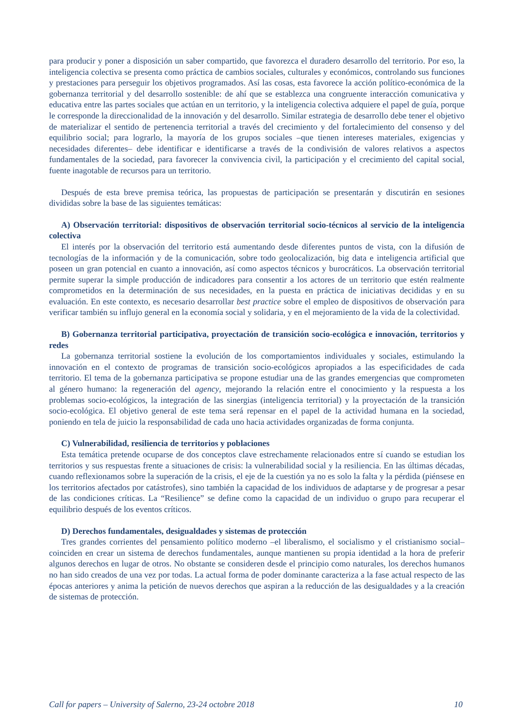para producir y poner a disposición un saber compartido, que favorezca el duradero desarrollo del territorio. Por eso, la inteligencia colectiva se presenta como práctica de cambios sociales, culturales y económicos, controlando sus funciones y prestaciones para perseguir los objetivos programados. Así las cosas, esta favorece la acción político-económica de la gobernanza territorial y del desarrollo sostenible: de ahí que se establezca una congruente interacción comunicativa y educativa entre las partes sociales que actúan en un territorio, y la inteligencia colectiva adquiere el papel de guía, porque le corresponde la direccionalidad de la innovación y del desarrollo. Similar estrategia de desarrollo debe tener el objetivo de materializar el sentido de pertenencia territorial a través del crecimiento y del fortalecimiento del consenso y del equilibrio social; para lograrlo, la mayoría de los grupos sociales –que tienen intereses materiales, exigencias y necesidades diferentes– debe identificar e identificarse a través de la condivisión de valores relativos a aspectos fundamentales de la sociedad, para favorecer la convivencia civil, la participación y el crecimiento del capital social, fuente inagotable de recursos para un territorio.
Después de esta breve premisa teórica, las propuestas de participación se presentarán y discutirán en sesiones divididas sobre la base de las siguientes temáticas:
A) Observación territorial: dispositivos de observación territorial socio-técnicos al servicio de la inteligencia colectiva
El interés por la observación del territorio está aumentando desde diferentes puntos de vista, con la difusión de tecnologías de la información y de la comunicación, sobre todo geolocalización, big data e inteligencia artificial que poseen un gran potencial en cuanto a innovación, así como aspectos técnicos y burocráticos. La observación territorial permite superar la simple producción de indicadores para consentir a los actores de un territorio que estén realmente comprometidos en la determinación de sus necesidades, en la puesta en práctica de iniciativas decididas y en su evaluación. En este contexto, es necesario desarrollar best practice sobre el empleo de dispositivos de observación para verificar también su influjo general en la economía social y solidaria, y en el mejoramiento de la vida de la colectividad.
B) Gobernanza territorial participativa, proyectación de transición socio-ecológica e innovación, territorios y redes
La gobernanza territorial sostiene la evolución de los comportamientos individuales y sociales, estimulando la innovación en el contexto de programas de transición socio-ecológicos apropiados a las especificidades de cada territorio. El tema de la gobernanza participativa se propone estudiar una de las grandes emergencias que comprometen al género humano: la regeneración del agency, mejorando la relación entre el conocimiento y la respuesta a los problemas socio-ecológicos, la integración de las sinergias (inteligencia territorial) y la proyectación de la transición socio-ecológica. El objetivo general de este tema será repensar en el papel de la actividad humana en la sociedad, poniendo en tela de juicio la responsabilidad de cada uno hacia actividades organizadas de forma conjunta.
C) Vulnerabilidad, resiliencia de territorios y poblaciones
Esta temática pretende ocuparse de dos conceptos clave estrechamente relacionados entre sí cuando se estudian los territorios y sus respuestas frente a situaciones de crisis: la vulnerabilidad social y la resiliencia. En las últimas décadas, cuando reflexionamos sobre la superación de la crisis, el eje de la cuestión ya no es solo la falta y la pérdida (piénsese en los territorios afectados por catástrofes), sino también la capacidad de los individuos de adaptarse y de progresar a pesar de las condiciones críticas. La “Resilience” se define como la capacidad de un individuo o grupo para recuperar el equilibrio después de los eventos críticos.
D) Derechos fundamentales, desigualdades y sistemas de protección
Tres grandes corrientes del pensamiento político moderno –el liberalismo, el socialismo y el cristianismo social– coinciden en crear un sistema de derechos fundamentales, aunque mantienen su propia identidad a la hora de preferir algunos derechos en lugar de otros. No obstante se consideren desde el principio como naturales, los derechos humanos no han sido creados de una vez por todas. La actual forma de poder dominante caracteriza a la fase actual respecto de las épocas anteriores y anima la petición de nuevos derechos que aspiran a la reducción de las desigualdades y a la creación de sistemas de protección.
Call for papers – University of Salerno, 23-24 octobre 2018 10